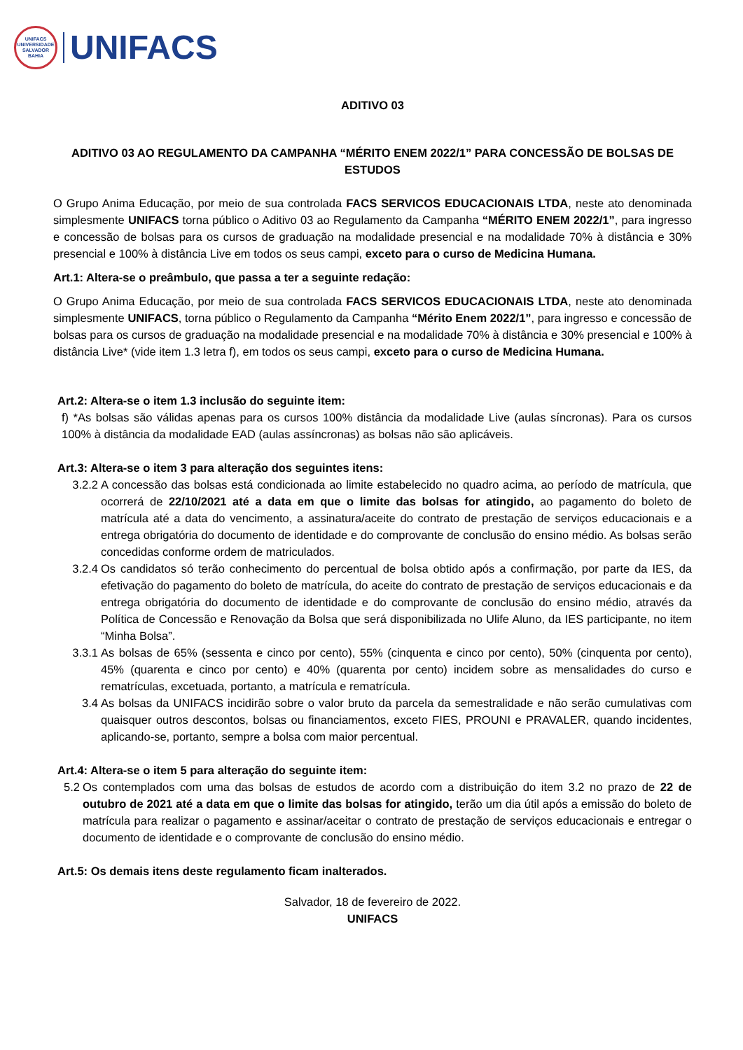UNIFACS
UNIVERSIDADE
SALVADOR
BAHIA
UNIFACS
ADITIVO 03
ADITIVO 03 AO REGULAMENTO DA CAMPANHA “MÉRITO ENEM 2022/1” PARA CONCESSÃO DE BOLSAS DE ESTUDOS
O Grupo Anima Educação, por meio de sua controlada FACS SERVICOS EDUCACIONAIS LTDA, neste ato denominada simplesmente UNIFACS torna público o Aditivo 03 ao Regulamento da Campanha “MÉRITO ENEM 2022/1”, para ingresso e concessão de bolsas para os cursos de graduação na modalidade presencial e na modalidade 70% à distância e 30% presencial e 100% à distância Live em todos os seus campi, exceto para o curso de Medicina Humana.
Art.1: Altera-se o preâmbulo, que passa a ter a seguinte redação:
O Grupo Anima Educação, por meio de sua controlada FACS SERVICOS EDUCACIONAIS LTDA, neste ato denominada simplesmente UNIFACS, torna público o Regulamento da Campanha “Mérito Enem 2022/1”, para ingresso e concessão de bolsas para os cursos de graduação na modalidade presencial e na modalidade 70% à distância e 30% presencial e 100% à distância Live* (vide item 1.3 letra f), em todos os seus campi, exceto para o curso de Medicina Humana.
Art.2: Altera-se o item 1.3 inclusão do seguinte item:
f) *As bolsas são válidas apenas para os cursos 100% distância da modalidade Live (aulas síncronas). Para os cursos 100% à distância da modalidade EAD (aulas assíncronas) as bolsas não são aplicáveis.
Art.3: Altera-se o item 3 para alteração dos seguintes itens:
3.2.2 A concessão das bolsas está condicionada ao limite estabelecido no quadro acima, ao período de matrícula, que ocorrerá de 22/10/2021 até a data em que o limite das bolsas for atingido, ao pagamento do boleto de matrícula até a data do vencimento, a assinatura/aceite do contrato de prestação de serviços educacionais e a entrega obrigatória do documento de identidade e do comprovante de conclusão do ensino médio. As bolsas serão concedidas conforme ordem de matriculados.
3.2.4 Os candidatos só terão conhecimento do percentual de bolsa obtido após a confirmação, por parte da IES, da efetivação do pagamento do boleto de matrícula, do aceite do contrato de prestação de serviços educacionais e da entrega obrigatória do documento de identidade e do comprovante de conclusão do ensino médio, através da Política de Concessão e Renovação da Bolsa que será disponibilizada no Ulife Aluno, da IES participante, no item “Minha Bolsa”.
3.3.1 As bolsas de 65% (sessenta e cinco por cento), 55% (cinquenta e cinco por cento), 50% (cinquenta por cento), 45% (quarenta e cinco por cento) e 40% (quarenta por cento) incidem sobre as mensalidades do curso e rematrículas, excetuada, portanto, a matrícula e rematrícula.
3.4 As bolsas da UNIFACS incidirão sobre o valor bruto da parcela da semestralidade e não serão cumulativas com quaisquer outros descontos, bolsas ou financiamentos, exceto FIES, PROUNI e PRAVALER, quando incidentes, aplicando-se, portanto, sempre a bolsa com maior percentual.
Art.4: Altera-se o item 5 para alteração do seguinte item:
5.2 Os contemplados com uma das bolsas de estudos de acordo com a distribuição do item 3.2 no prazo de 22 de outubro de 2021 até a data em que o limite das bolsas for atingido, terão um dia útil após a emissão do boleto de matrícula para realizar o pagamento e assinar/aceitar o contrato de prestação de serviços educacionais e entregar o documento de identidade e o comprovante de conclusão do ensino médio.
Art.5: Os demais itens deste regulamento ficam inalterados.
Salvador, 18 de fevereiro de 2022.
UNIFACS